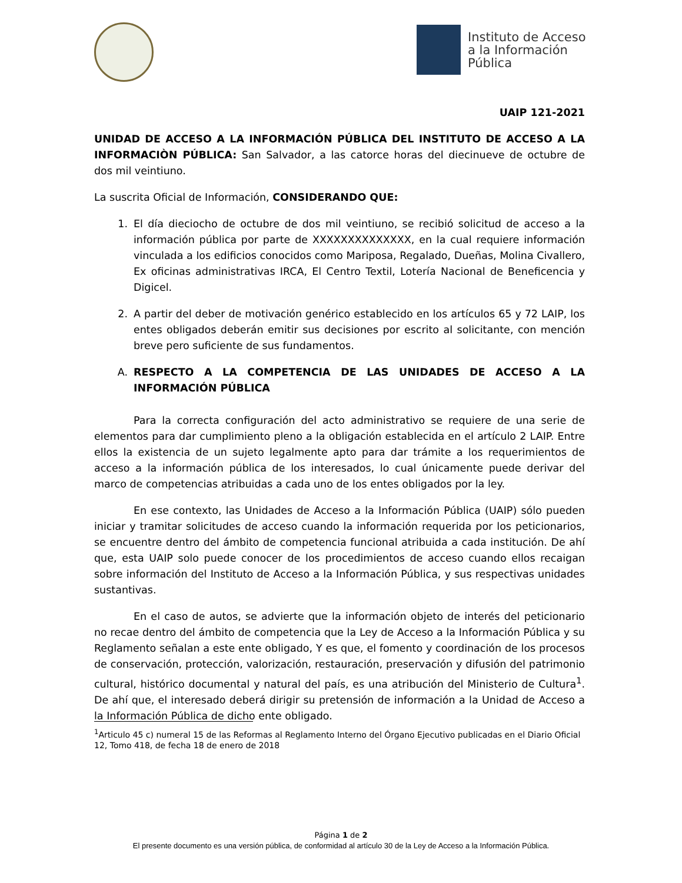Instituto de Acceso
a la Información
Pública
UAIP 121-2021
UNIDAD DE ACCESO A LA INFORMACIÓN PÚBLICA DEL INSTITUTO DE ACCESO A LA INFORMACIÒN PÚBLICA: San Salvador, a las catorce horas del diecinueve de octubre de dos mil veintiuno.
La suscrita Oficial de Información, CONSIDERANDO QUE:
1. El día dieciocho de octubre de dos mil veintiuno, se recibió solicitud de acceso a la información pública por parte de XXXXXXXXXXXXXX, en la cual requiere información vinculada a los edificios conocidos como Mariposa, Regalado, Dueñas, Molina Civallero, Ex oficinas administrativas IRCA, El Centro Textil, Lotería Nacional de Beneficencia y Digicel.
2. A partir del deber de motivación genérico establecido en los artículos 65 y 72 LAIP, los entes obligados deberán emitir sus decisiones por escrito al solicitante, con mención breve pero suficiente de sus fundamentos.
A. RESPECTO A LA COMPETENCIA DE LAS UNIDADES DE ACCESO A LA INFORMACIÓN PÚBLICA
Para la correcta configuración del acto administrativo se requiere de una serie de elementos para dar cumplimiento pleno a la obligación establecida en el artículo 2 LAIP. Entre ellos la existencia de un sujeto legalmente apto para dar trámite a los requerimientos de acceso a la información pública de los interesados, lo cual únicamente puede derivar del marco de competencias atribuidas a cada uno de los entes obligados por la ley.
En ese contexto, las Unidades de Acceso a la Información Pública (UAIP) sólo pueden iniciar y tramitar solicitudes de acceso cuando la información requerida por los peticionarios, se encuentre dentro del ámbito de competencia funcional atribuida a cada institución. De ahí que, esta UAIP solo puede conocer de los procedimientos de acceso cuando ellos recaigan sobre información del Instituto de Acceso a la Información Pública, y sus respectivas unidades sustantivas.
En el caso de autos, se advierte que la información objeto de interés del peticionario no recae dentro del ámbito de competencia que la Ley de Acceso a la Información Pública y su Reglamento señalan a este ente obligado, Y es que, el fomento y coordinación de los procesos de conservación, protección, valorización, restauración, preservación y difusión del patrimonio cultural, histórico documental y natural del país, es una atribución del Ministerio de Cultura<sup>1</sup>. De ahí que, el interesado deberá dirigir su pretensión de información a la Unidad de Acceso a la Información Pública de dicho ente obligado.
<sup>1</sup> Articulo 45 c) numeral 15 de las Reformas al Reglamento Interno del Órgano Ejecutivo publicadas en el Diario Oficial 12, Tomo 418, de fecha 18 de enero de 2018
Página 1 de 2
El presente documento es una versión pública, de conformidad al artículo 30 de la Ley de Acceso a la Información Pública.